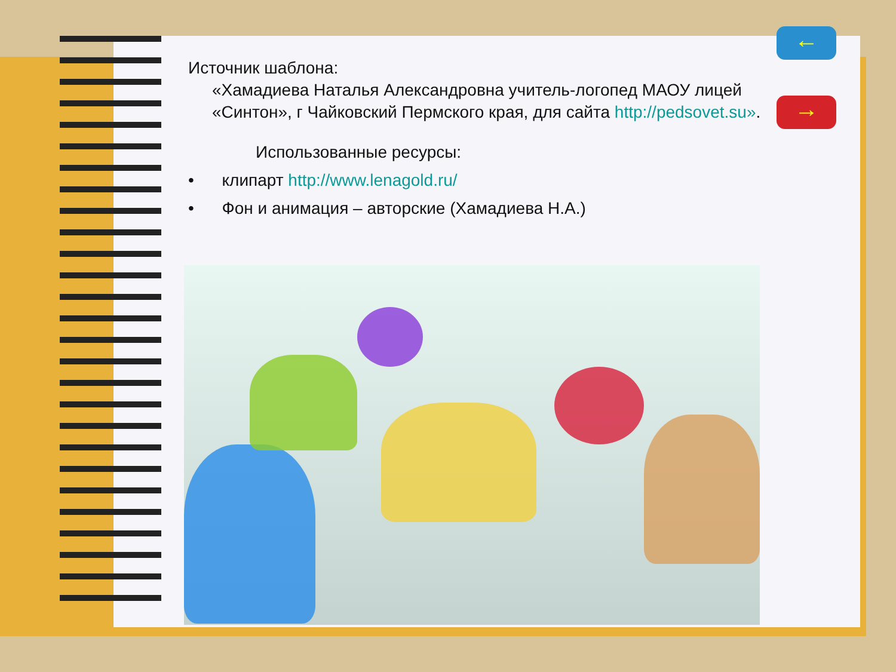←
→
Источник шаблона:
«Хамадиева Наталья Александровна учитель-логопед МАОУ лицей «Синтон», г Чайковский Пермского края, для сайта http://pedsovet.su».
Использованные ресурсы:
• клипарт http://www.lenagold.ru/
• Фон и анимация – авторские (Хамадиева Н.А.)